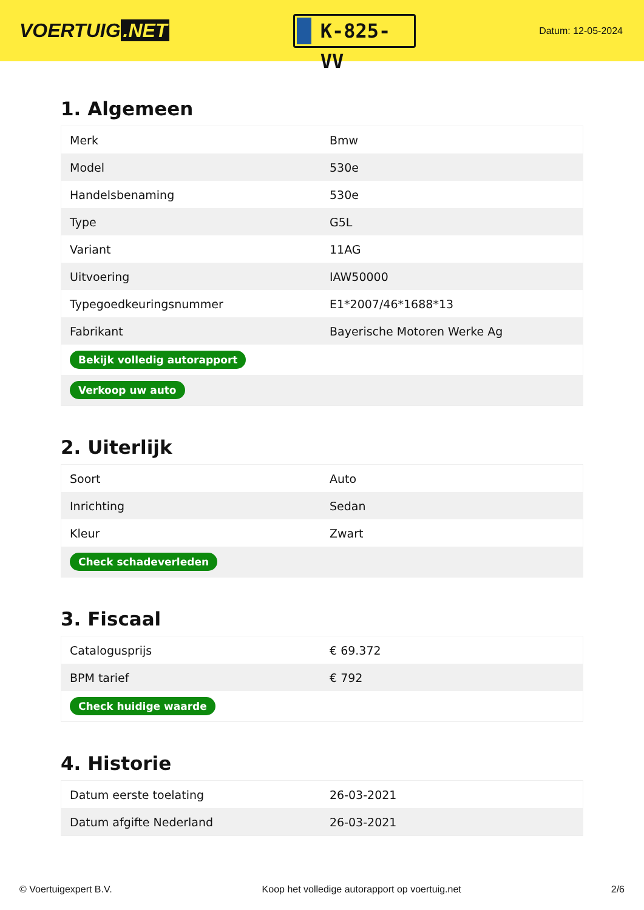VOERTUIG.NET
K-825-VV
Datum: 12-05-2024
1. Algemeen
| Merk | Bmw |
| Model | 530e |
| Handelsbenaming | 530e |
| Type | G5L |
| Variant | 11AG |
| Uitvoering | IAW50000 |
| Typegoedkeuringsnummer | E1*2007/46*1688*13 |
| Fabrikant | Bayerische Motoren Werke Ag |
| Bekijk volledig autorapport | |
| Verkoop uw auto | |
2. Uiterlijk
| Soort | Auto |
| Inrichting | Sedan |
| Kleur | Zwart |
| Check schadeverleden | |
3. Fiscaal
| Catalogusprijs | € 69.372 |
| BPM tarief | € 792 |
| Check huidige waarde | |
4. Historie
| Datum eerste toelating | 26-03-2021 |
| Datum afgifte Nederland | 26-03-2021 |
© Voertuigexpert B.V. Koop het volledige autorapport op voertuig.net 2/6